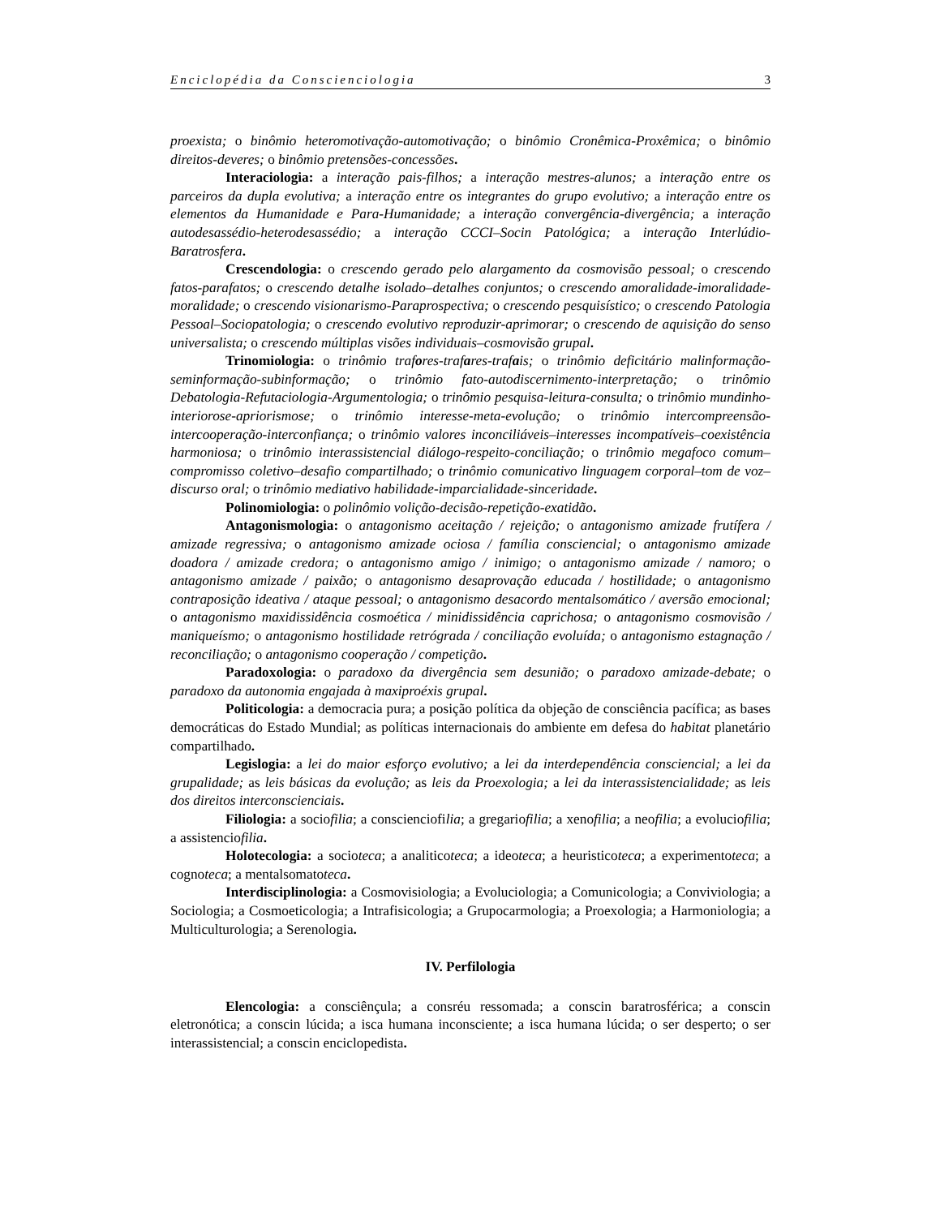Enciclopédia da Conscienciologia 3
proexista; o binômio heteromotivação-automotivação; o binômio Cronêmica-Proxêmica; o binômio direitos-deveres; o binômio pretensões-concessões.
Interaciologia: a interação pais-filhos; a interação mestres-alunos; a interação entre os parceiros da dupla evolutiva; a interação entre os integrantes do grupo evolutivo; a interação entre os elementos da Humanidade e Para-Humanidade; a interação convergência-divergência; a interação autodesassédio-heterodesassédio; a interação CCCI–Socin Patológica; a interação Interlúdio-Baratrosfera.
Crescendologia: o crescendo gerado pelo alargamento da cosmovisão pessoal; o crescendo fatos-parafatos; o crescendo detalhe isolado–detalhes conjuntos; o crescendo amoralidade-imoralidade-moralidade; o crescendo visionarismo-Paraprospectiva; o crescendo pesquisístico; o crescendo Patologia Pessoal–Sociopatologia; o crescendo evolutivo reproduzir-aprimorar; o crescendo de aquisição do senso universalista; o crescendo múltiplas visões individuais–cosmovisão grupal.
Trinomiologia: o trinômio trafores-trafares-trafais; o trinômio deficitário malinformação-seminformação-subinformação; o trinômio fato-autodiscernimento-interpretação; o trinômio Debatologia-Refutaciologia-Argumentologia; o trinômio pesquisa-leitura-consulta; o trinômio mundinho-interiorose-apriorismose; o trinômio interesse-meta-evolução; o trinômio intercompreensão-intercooperação-interconfiança; o trinômio valores inconciliáveis–interesses incompatíveis–coexistência harmoniosa; o trinômio interassistencial diálogo-respeito-conciliação; o trinômio megafoco comum–compromisso coletivo–desafio compartilhado; o trinômio comunicativo linguagem corporal–tom de voz–discurso oral; o trinômio mediativo habilidade-imparcialidade-sinceridade.
Polinomiologia: o polinômio volição-decisão-repetição-exatidão.
Antagonismologia: o antagonismo aceitação / rejeição; o antagonismo amizade frutífera / amizade regressiva; o antagonismo amizade ociosa / família consciencial; o antagonismo amizade doadora / amizade credora; o antagonismo amigo / inimigo; o antagonismo amizade / namoro; o antagonismo amizade / paixão; o antagonismo desaprovação educada / hostilidade; o antagonismo contraposição ideativa / ataque pessoal; o antagonismo desacordo mentalsomático / aversão emocional; o antagonismo maxidissidência cosmoética / minidissidência caprichosa; o antagonismo cosmovisão / maniqueísmo; o antagonismo hostilidade retrógrada / conciliação evoluída; o antagonismo estagnação / reconciliação; o antagonismo cooperação / competição.
Paradoxologia: o paradoxo da divergência sem desunião; o paradoxo amizade-debate; o paradoxo da autonomia engajada à maxiproéxis grupal.
Politicologia: a democracia pura; a posição política da objeção de consciência pacífica; as bases democráticas do Estado Mundial; as políticas internacionais do ambiente em defesa do habitat planetário compartilhado.
Legislogia: a lei do maior esforço evolutivo; a lei da interdependência consciencial; a lei da grupalidade; as leis básicas da evolução; as leis da Proexologia; a lei da interassistencialidade; as leis dos direitos interconscienciais.
Filiologia: a sociofilia; a conscienciofilia; a gregariofilia; a xenofilia; a neofilia; a evoluciofilia; a assistenciofilia.
Holotecologia: a socioteca; a analiticoteca; a ideoteca; a heuristicoteca; a experimentoteca; a cognoteca; a mentalsomatoteca.
Interdisciplinologia: a Cosmovisiologia; a Evoluciologia; a Comunicologia; a Conviviologia; a Sociologia; a Cosmoeticologia; a Intrafisicologia; a Grupocarmologia; a Proexologia; a Harmoniologia; a Multiculturologia; a Serenologia.
IV. Perfilologia
Elencologia: a consciênçula; a consréu ressomada; a conscin baratrosférica; a conscin eletronótica; a conscin lúcida; a isca humana inconsciente; a isca humana lúcida; o ser desperto; o ser interassistencial; a conscin enciclopedista.